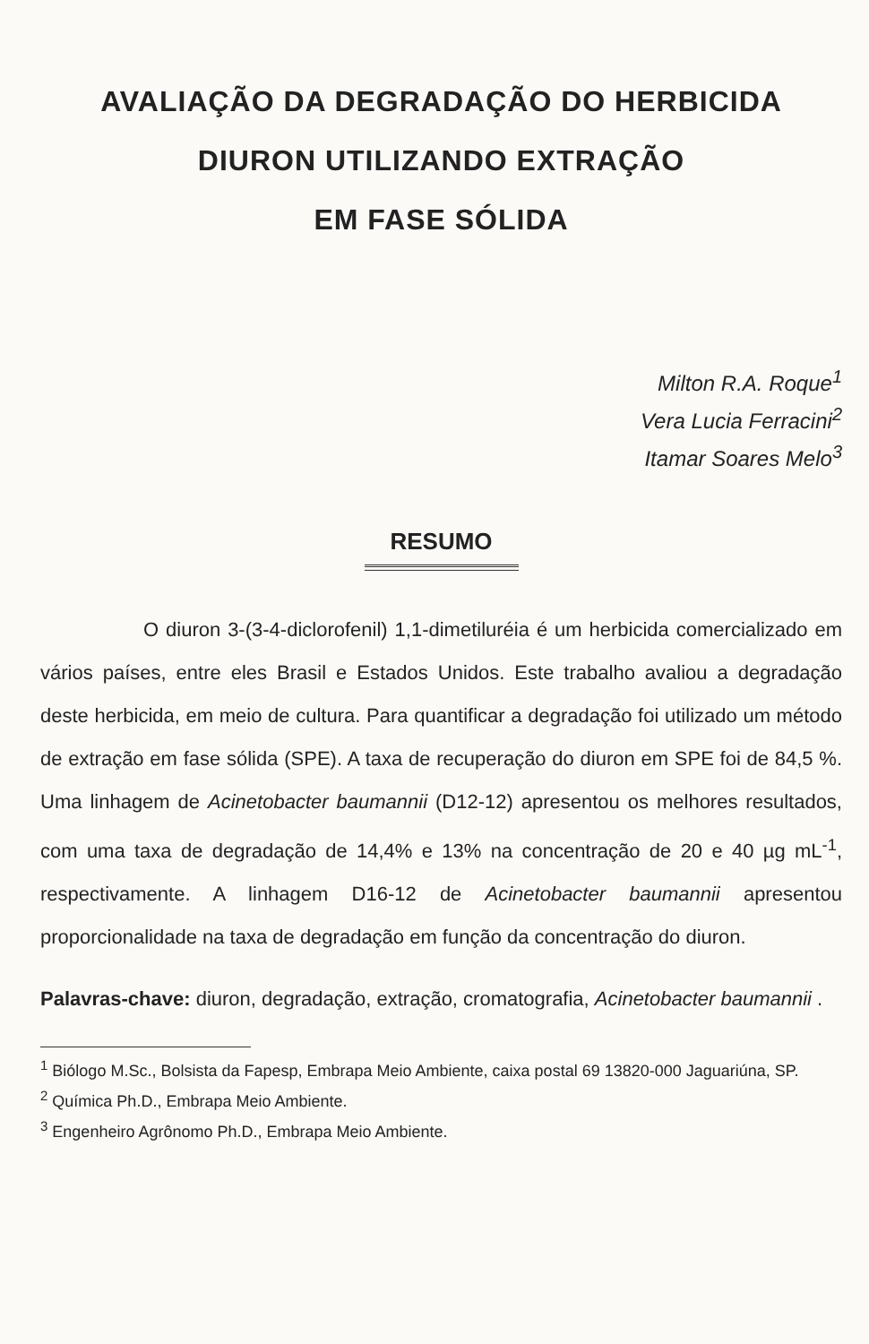AVALIAÇÃO DA DEGRADAÇÃO DO HERBICIDA
DIURON UTILIZANDO EXTRAÇÃO
EM FASE SÓLIDA
Milton R.A. Roque<sup>1</sup>
Vera Lucia Ferracini<sup>2</sup>
Itamar Soares Melo<sup>3</sup>
RESUMO
O diuron 3-(3-4-diclorofenil) 1,1-dimetiluréia é um herbicida comercializado em vários países, entre eles Brasil e Estados Unidos. Este trabalho avaliou a degradação deste herbicida, em meio de cultura. Para quantificar a degradação foi utilizado um método de extração em fase sólida (SPE). A taxa de recuperação do diuron em SPE foi de 84,5 %. Uma linhagem de Acinetobacter baumannii (D12-12) apresentou os melhores resultados, com uma taxa de degradação de 14,4% e 13% na concentração de 20 e 40 µg mL<sup>-1</sup>, respectivamente. A linhagem D16-12 de Acinetobacter baumannii apresentou proporcionalidade na taxa de degradação em função da concentração do diuron.
Palavras-chave: diuron, degradação, extração, cromatografia, Acinetobacter baumannii .
<sup>1</sup> Biólogo M.Sc., Bolsista da Fapesp, Embrapa Meio Ambiente, caixa postal 69 13820-000 Jaguariúna, SP.
<sup>2</sup> Química Ph.D., Embrapa Meio Ambiente.
<sup>3</sup> Engenheiro Agrônomo Ph.D., Embrapa Meio Ambiente.